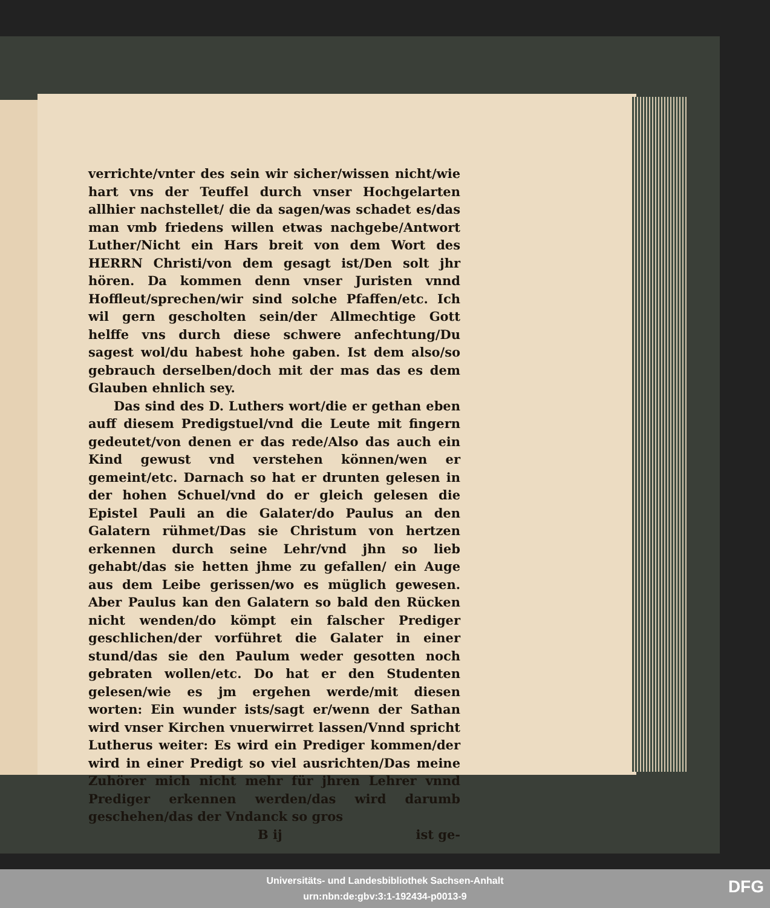verrichte/vnter des sein wir sicher/wissen nicht/wie hart vns der Teuffel durch vnser Hochgelarten allhier nachstellet/ die da sagen/was schadet es/das man vmb friedens willen etwas nachgebe/Antwort Luther/Nicht ein Hars breit von dem Wort des HERRN Christi/von dem gesagt ist/Den solt jhr hören. Da kommen denn vnser Juristen vnnd Hoffleut/sprechen/wir sind solche Pfaffen/etc. Ich wil gern gescholten sein/der Allmechtige Gott helffe vns durch diese schwere anfechtung/Du sagest wol/du habest hohe gaben. Ist dem also/so gebrauch derselben/doch mit der mas das es dem Glauben ehnlich sey.
  Das sind des D. Luthers wort/die er gethan eben auff diesem Predigstuel/vnd die Leute mit fingern gedeutet/von denen er das rede/Also das auch ein Kind gewust vnd verstehen können/wen er gemeint/etc. Darnach so hat er drunten gelesen in der hohen Schuel/vnd do er gleich gelesen die Epistel Pauli an die Galater/do Paulus an den Galatern rühmet/Das sie Christum von hertzen erkennen durch seine Lehr/vnd jhn so lieb gehabt/das sie hetten jhme zu gefallen/ ein Auge aus dem Leibe gerissen/wo es müglich gewesen. Aber Paulus kan den Galatern so bald den Rücken nicht wenden/do kömpt ein falscher Prediger geschlichen/der vorführet die Galater in einer stund/das sie den Paulum weder gesotten noch gebraten wollen/etc. Do hat er den Studenten gelesen/wie es jm ergehen werde/mit diesen worten: Ein wunder ists/sagt er/wenn der Sathan wird vnser Kirchen vnuerwirret lassen/Vnnd spricht Lutherus weiter: Es wird ein Prediger kommen/der wird in einer Predigt so viel ausrichten/Das meine Zuhörer mich nicht mehr für jhren Lehrer vnnd Prediger erkennen werden/das wird darumb geschehen/das der Vndanck so gros
B ij ist ge-
Universitäts- und Landesbibliothek Sachsen-Anhalt
urn:nbn:de:gbv:3:1-192434-p0013-9
DFG